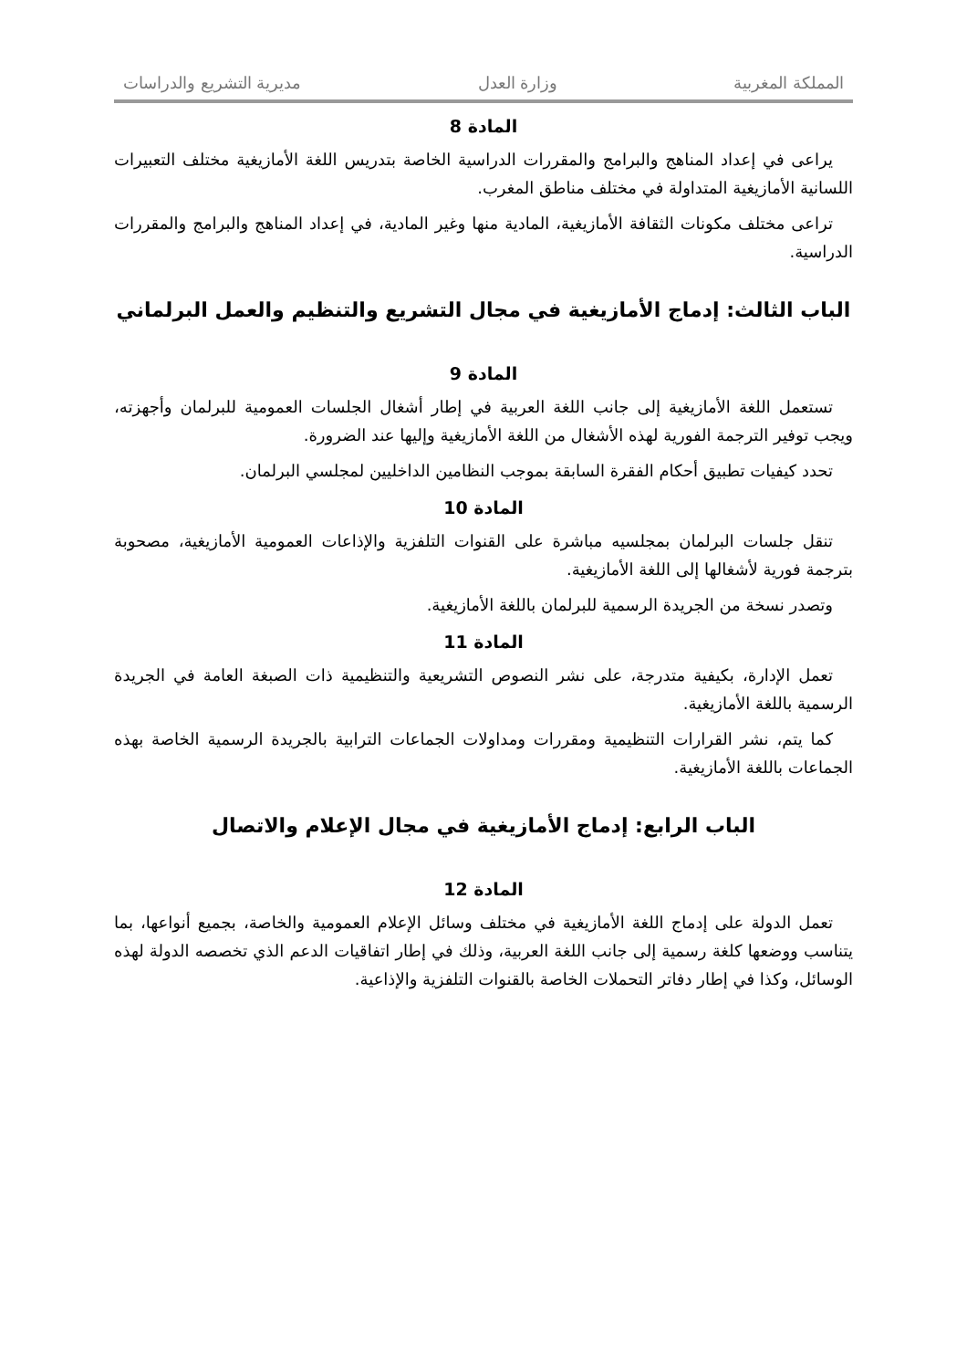المملكة المغربية وزارة العدل مديرية التشريع والدراسات
المادة 8
يراعى في إعداد المناهج والبرامج والمقررات الدراسية الخاصة بتدريس اللغة الأمازيغية مختلف التعبيرات اللسانية الأمازيغية المتداولة في مختلف مناطق المغرب.
تراعى مختلف مكونات الثقافة الأمازيغية، المادية منها وغير المادية، في إعداد المناهج والبرامج والمقررات الدراسية.
الباب الثالث: إدماج الأمازيغية في مجال التشريع والتنظيم والعمل البرلماني
المادة 9
تستعمل اللغة الأمازيغية إلى جانب اللغة العربية في إطار أشغال الجلسات العمومية للبرلمان وأجهزته، ويجب توفير الترجمة الفورية لهذه الأشغال من اللغة الأمازيغية وإليها عند الضرورة.
تحدد كيفيات تطبيق أحكام الفقرة السابقة بموجب النظامين الداخليين لمجلسي البرلمان.
المادة 10
تنقل جلسات البرلمان بمجلسيه مباشرة على القنوات التلفزية والإذاعات العمومية الأمازيغية، مصحوبة بترجمة فورية لأشغالها إلى اللغة الأمازيغية.
وتصدر نسخة من الجريدة الرسمية للبرلمان باللغة الأمازيغية.
المادة 11
تعمل الإدارة، بكيفية متدرجة، على نشر النصوص التشريعية والتنظيمية ذات الصبغة العامة في الجريدة الرسمية باللغة الأمازيغية.
كما يتم، نشر القرارات التنظيمية ومقررات ومداولات الجماعات الترابية بالجريدة الرسمية الخاصة بهذه الجماعات باللغة الأمازيغية.
الباب الرابع: إدماج الأمازيغية في مجال الإعلام والاتصال
المادة 12
تعمل الدولة على إدماج اللغة الأمازيغية في مختلف وسائل الإعلام العمومية والخاصة، بجميع أنواعها، بما يتناسب ووضعها كلغة رسمية إلى جانب اللغة العربية، وذلك في إطار اتفاقيات الدعم الذي تخصصه الدولة لهذه الوسائل، وكذا في إطار دفاتر التحملات الخاصة بالقنوات التلفزية والإذاعية.